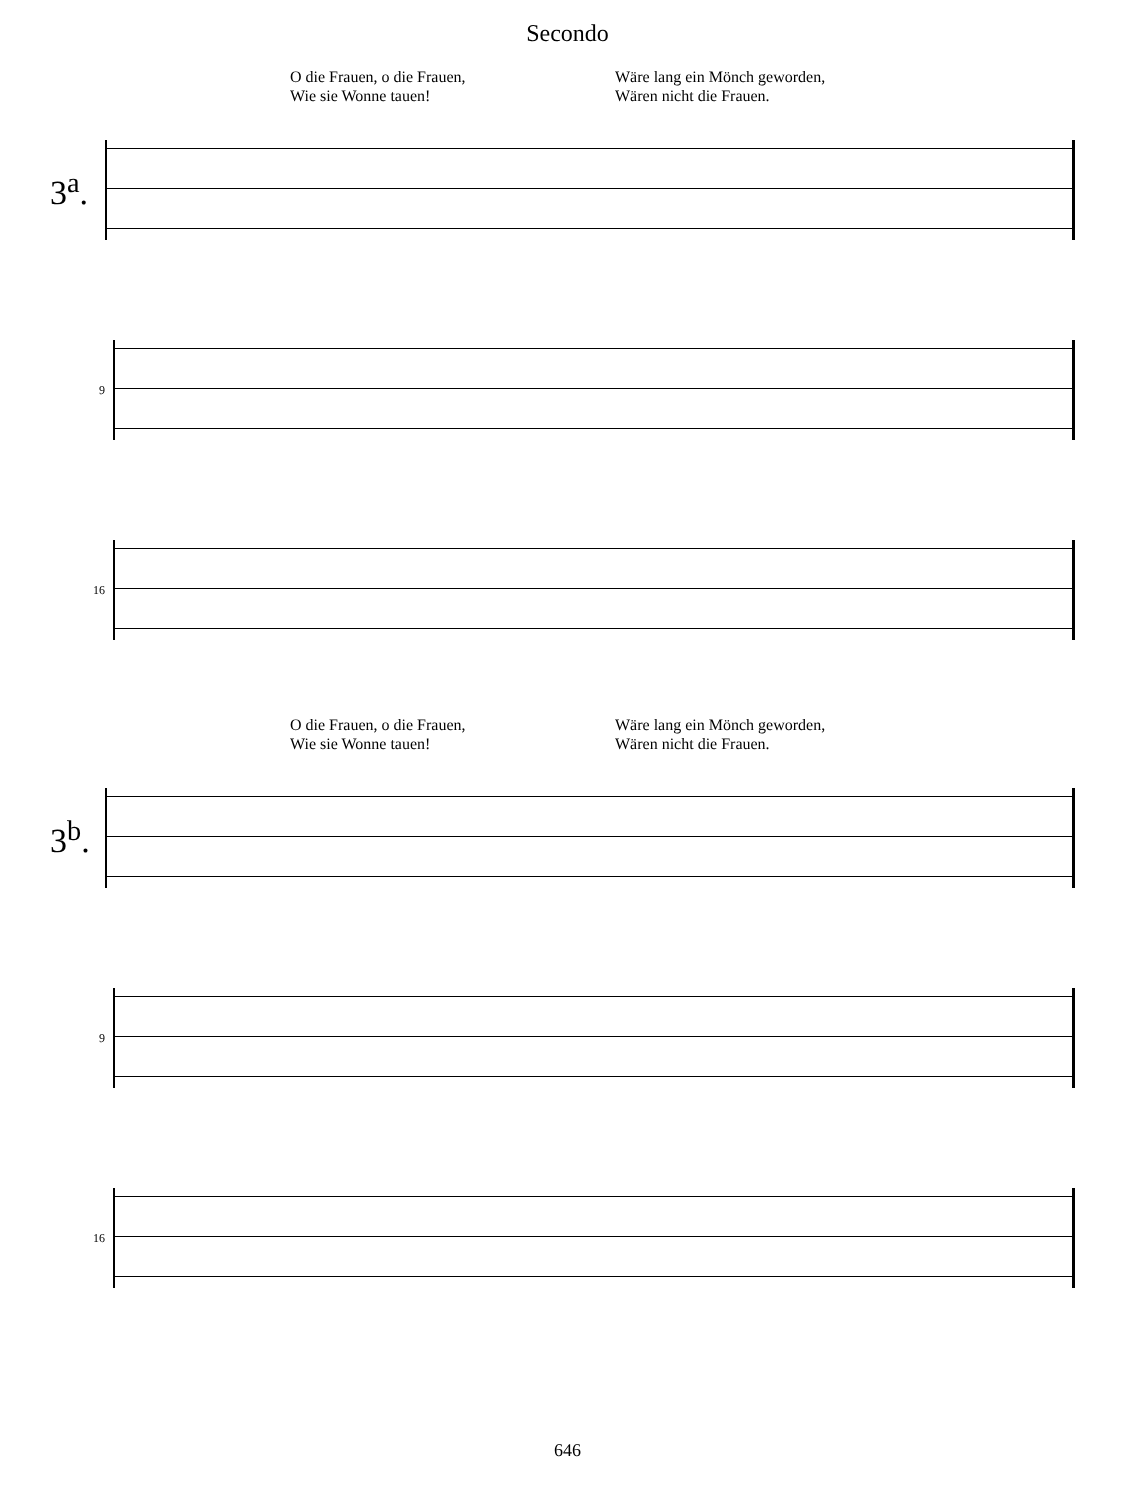Secondo
O die Frauen, o die Frauen,
Wie sie Wonne tauen!
Wäre lang ein Mönch geworden,
Wären nicht die Frauen.
3<sup>a</sup>.
9
16
O die Frauen, o die Frauen,
Wie sie Wonne tauen!
Wäre lang ein Mönch geworden,
Wären nicht die Frauen.
3<sup>b</sup>.
9
16
646